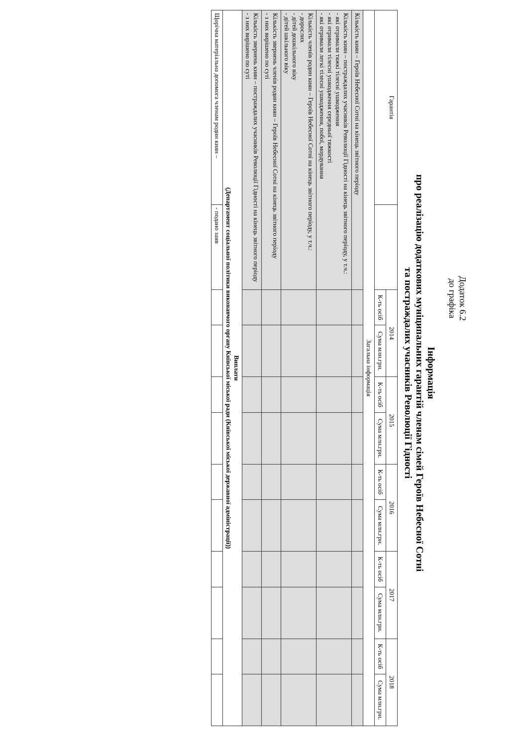Додаток 6.2
до графіка
Інформація
про реалізацію додаткових муніципальних гарантій членам сімей Героїв Небесної Сотні
та постраждалих учасників Революції Гідності
| Гарантія | | 2014 | | 2015 | | 2016 | | 2017 | | 2018 | |
| --- | --- | --- | --- | --- | --- | --- | --- | --- | --- | --- | --- |
| | | К-ть осіб | Сума млн.грн. | К-ть осіб | Сума млн.грн. | К-ть осіб | Сума млн.грн. | К-ть осіб | Сума млн.грн. | К-ть осіб | Сума млн.грн. |
| Загальна інформація | | | | | | | | | | | |
| Кількість киян – Героїв Небесної Сотні на кінець звітного періоду | | | | | | | | | | | |
| Кількість киян – постраждалих учасників Революції Гідності на кінець звітного періоду, у т.ч.: - які отримали тяжкі тілесні ушкодження - які отримали тілесні ушкодження середньої тяжкості - які отримали легкі тілесні ушкодження, побої, мордування | | | | | | | | | | | |
| Кількість членів родин киян – Героїв Небесної Сотні на кінець звітного періоду, у т.ч.: - дорослих - дітей дошкільного віку - дітей шкільного віку | | | | | | | | | | | |
| Кількість звернень членів родин киян – Героїв Небесної Сотні на кінець звітного періоду - з них вирішено по суті | | | | | | | | | | | |
| Кількість звернень киян – постраждалих учасників Революції Гідності на кінець звітного періоду - з них вирішено по суті | | | | | | | | | | | |
| Виплати (Департамент соціальної політики виконавчого органу Київської міської ради (Київської міської державної адміністрації)) | | | | | | | | | | | |
| Щорічна матеріальна допомога членам родин киян – | - подано заяв | | | | | | | | | | |